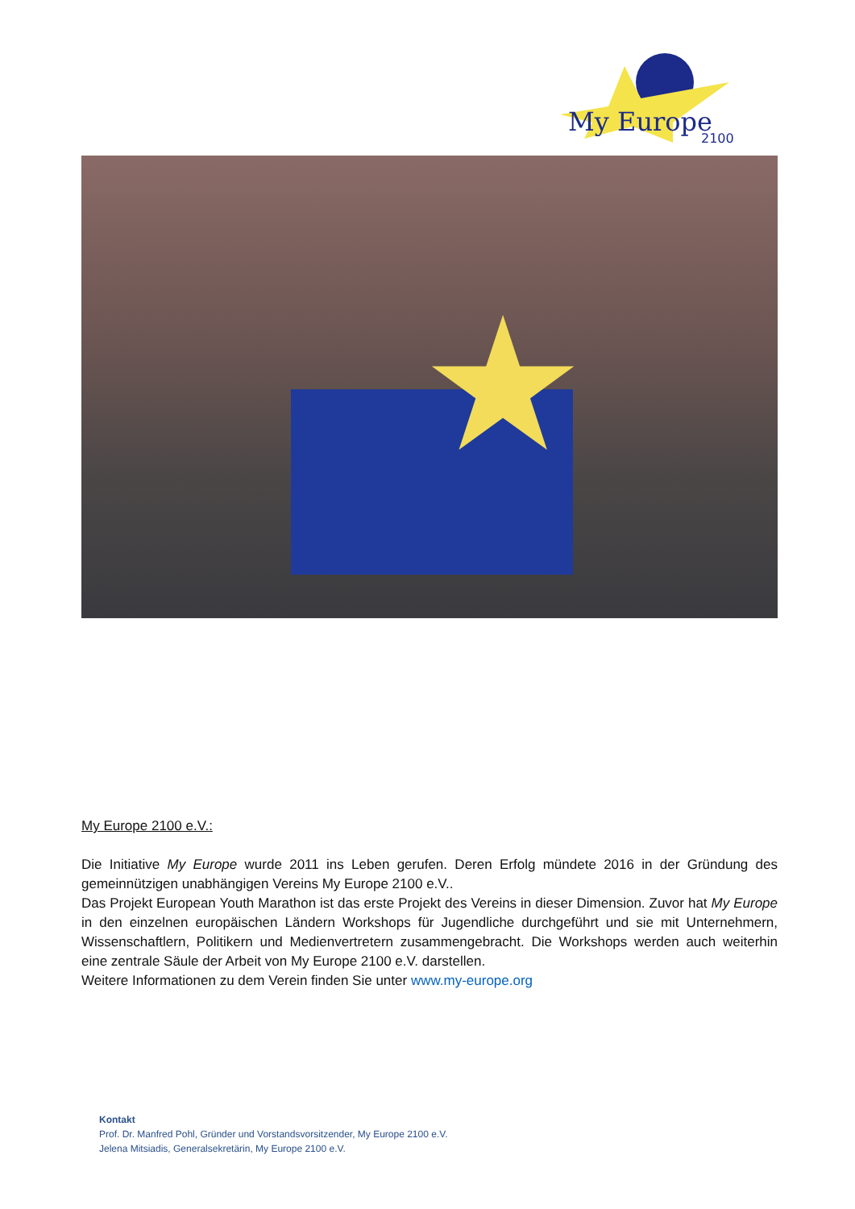My Europe
2100
★
My Europe 2100 e.V.:
Die Initiative My Europe wurde 2011 ins Leben gerufen. Deren Erfolg mündete 2016 in der Gründung des gemeinnützigen unabhängigen Vereins My Europe 2100 e.V..
Das Projekt European Youth Marathon ist das erste Projekt des Vereins in dieser Dimension. Zuvor hat My Europe in den einzelnen europäischen Ländern Workshops für Jugendliche durchgeführt und sie mit Unternehmern, Wissenschaftlern, Politikern und Medienvertretern zusammengebracht. Die Workshops werden auch weiterhin eine zentrale Säule der Arbeit von My Europe 2100 e.V. darstellen.
Weitere Informationen zu dem Verein finden Sie unter www.my-europe.org
Kontakt
Prof. Dr. Manfred Pohl, Gründer und Vorstandsvorsitzender, My Europe 2100 e.V.
Jelena Mitsiadis, Generalsekretärin, My Europe 2100 e.V.